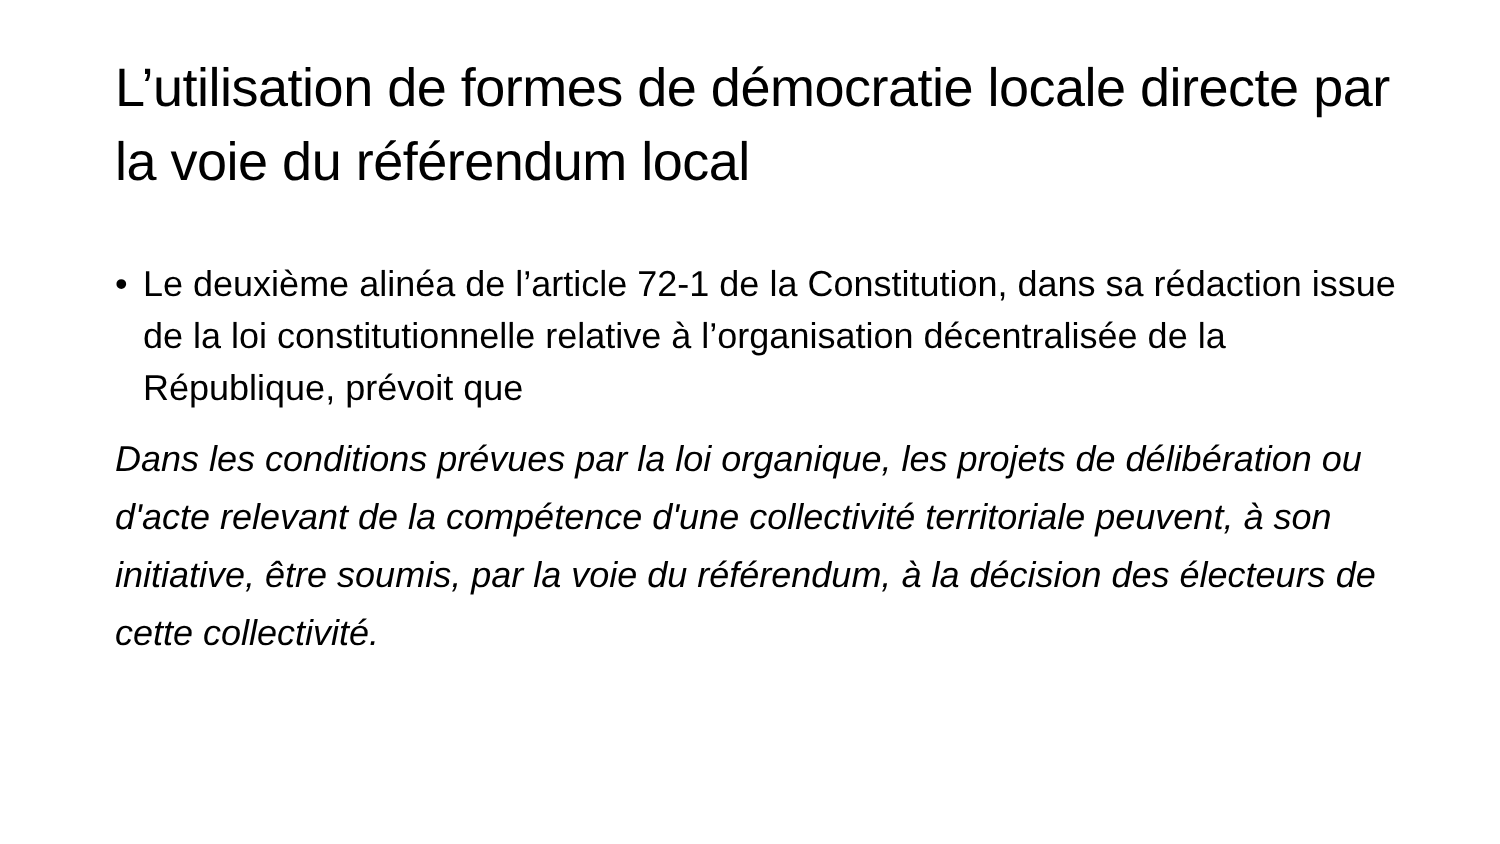L’utilisation de formes de démocratie locale directe par la voie du référendum local
• Le deuxième alinéa de l’article 72-1 de la Constitution, dans sa rédaction issue de la loi constitutionnelle relative à l’organisation décentralisée de la République, prévoit que
Dans les conditions prévues par la loi organique, les projets de délibération ou d'acte relevant de la compétence d'une collectivité territoriale peuvent, à son initiative, être soumis, par la voie du référendum, à la décision des électeurs de cette collectivité.